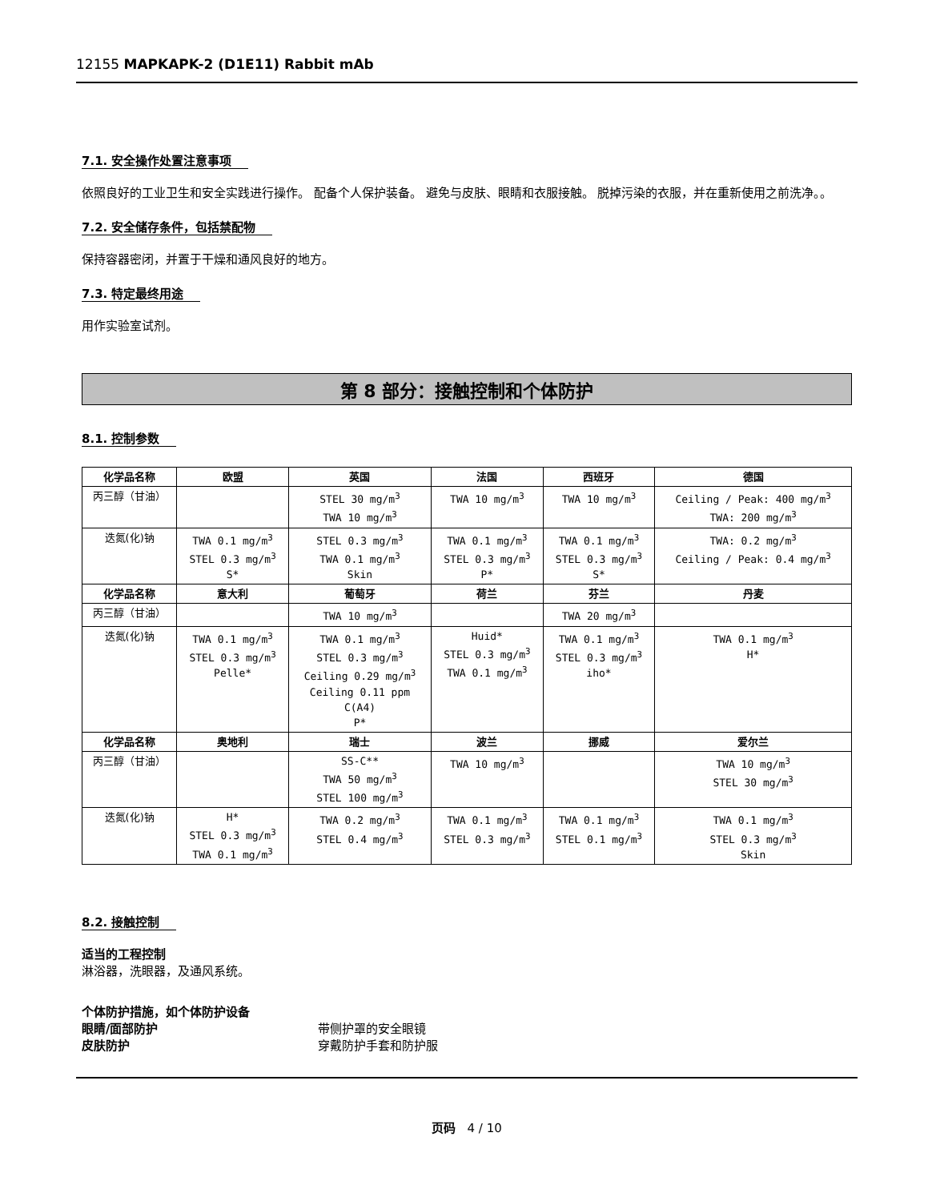12155 MAPKAPK-2 (D1E11) Rabbit mAb
7.1. 安全操作处置注意事项
依照良好的工业卫生和安全实践进行操作。 配备个人保护装备。 避免与皮肤、眼睛和衣服接触。 脱掉污染的衣服，并在重新使用之前洗净。。
7.2. 安全储存条件，包括禁配物
保持容器密闭，并置于干燥和通风良好的地方。
7.3. 特定最终用途
用作实验室试剂。
第 8 部分：接触控制和个体防护
8.1. 控制参数
| 化学品名称 | 欧盟 | 英国 | 法国 | 西班牙 | 德国 |
| --- | --- | --- | --- | --- | --- |
| 丙三醇（甘油） | | STEL 30 mg/m<sup>3</sup> TWA 10 mg/m<sup>3</sup> | TWA 10 mg/m<sup>3</sup> | TWA 10 mg/m<sup>3</sup> | Ceiling / Peak: 400 mg/m<sup>3</sup> TWA: 200 mg/m<sup>3</sup> |
| 迭氮(化)钠 | TWA 0.1 mg/m<sup>3</sup> STEL 0.3 mg/m<sup>3</sup> S* | STEL 0.3 mg/m<sup>3</sup> TWA 0.1 mg/m<sup>3</sup> Skin | TWA 0.1 mg/m<sup>3</sup> STEL 0.3 mg/m<sup>3</sup> P* | TWA 0.1 mg/m<sup>3</sup> STEL 0.3 mg/m<sup>3</sup> S* | TWA: 0.2 mg/m<sup>3</sup> Ceiling / Peak: 0.4 mg/m<sup>3</sup> |
| 化学品名称 | 意大利 | 葡萄牙 | 荷兰 | 芬兰 | 丹麦 |
| 丙三醇（甘油） | | TWA 10 mg/m<sup>3</sup> | | TWA 20 mg/m<sup>3</sup> | |
| 迭氮(化)钠 | TWA 0.1 mg/m<sup>3</sup> STEL 0.3 mg/m<sup>3</sup> Pelle* | TWA 0.1 mg/m<sup>3</sup> STEL 0.3 mg/m<sup>3</sup> Ceiling 0.29 mg/m<sup>3</sup> Ceiling 0.11 ppm C(A4) P* | Huid* STEL 0.3 mg/m<sup>3</sup> TWA 0.1 mg/m<sup>3</sup> | TWA 0.1 mg/m<sup>3</sup> STEL 0.3 mg/m<sup>3</sup> iho* | TWA 0.1 mg/m<sup>3</sup> H* |
| 化学品名称 | 奥地利 | 瑞士 | 波兰 | 挪威 | 爱尔兰 |
| 丙三醇（甘油） | | SS-C** TWA 50 mg/m<sup>3</sup> STEL 100 mg/m<sup>3</sup> | TWA 10 mg/m<sup>3</sup> | | TWA 10 mg/m<sup>3</sup> STEL 30 mg/m<sup>3</sup> |
| 迭氮(化)钠 | H* STEL 0.3 mg/m<sup>3</sup> TWA 0.1 mg/m<sup>3</sup> | TWA 0.2 mg/m<sup>3</sup> STEL 0.4 mg/m<sup>3</sup> | TWA 0.1 mg/m<sup>3</sup> STEL 0.3 mg/m<sup>3</sup> | TWA 0.1 mg/m<sup>3</sup> STEL 0.1 mg/m<sup>3</sup> | TWA 0.1 mg/m<sup>3</sup> STEL 0.3 mg/m<sup>3</sup> Skin |
8.2. 接触控制
适当的工程控制
淋浴器，洗眼器，及通风系统。
个体防护措施，如个体防护设备
眼睛/面部防护 带侧护罩的安全眼镜
皮肤防护 穿戴防护手套和防护服
页码 4 / 10